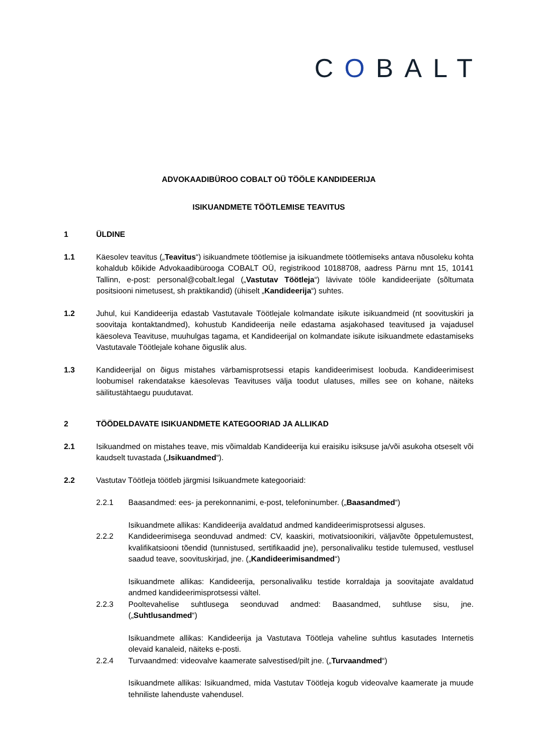COBALT
ADVOKAADIBÜROO COBALT OÜ TÖÖLE KANDIDEERIJA
ISIKUANDMETE TÖÖTLEMISE TEAVITUS
1 ÜLDINE
1.1 Käesolev teavitus („Teavitus“) isikuandmete töötlemise ja isikuandmete töötlemiseks antava nõusoleku kohta kohaldub kõikide Advokaadibürooga COBALT OÜ, registrikood 10188708, aadress Pärnu mnt 15, 10141 Tallinn, e-post: personal@cobalt.legal („Vastutav Töötleja“) lävivate tööle kandideerijate (sõltumata positsiooni nimetusest, sh praktikandid) (ühiselt „Kandideerija“) suhtes.
1.2 Juhul, kui Kandideerija edastab Vastutavale Töötlejale kolmandate isikute isikuandmeid (nt soovituskiri ja soovitaja kontaktandmed), kohustub Kandideerija neile edastama asjakohased teavitused ja vajadusel käesoleva Teavituse, muuhulgas tagama, et Kandideerijal on kolmandate isikute isikuandmete edastamiseks Vastutavale Töötlejale kohane õiguslik alus.
1.3 Kandideerijal on õigus mistahes värbamisprotsessi etapis kandideerimisest loobuda. Kandideerimisest loobumisel rakendatakse käesolevas Teavituses välja toodut ulatuses, milles see on kohane, näiteks säilitustähtaegu puudutavat.
2 TÖÖDELDAVATE ISIKUANDMETE KATEGOORIAD JA ALLIKAD
2.1 Isikuandmed on mistahes teave, mis võimaldab Kandideerija kui eraisiku isiksuse ja/või asukoha otseselt või kaudselt tuvastada („Isikuandmed“).
2.2 Vastutav Töötleja töötleb järgmisi Isikuandmete kategooriaid:
2.2.1 Baasandmed: ees- ja perekonnanimi, e-post, telefoninumber. („Baasandmed“)
Isikuandmete allikas: Kandideerija avaldatud andmed kandideerimisprotsessi alguses.
2.2.2 Kandideerimisega seonduvad andmed: CV, kaaskiri, motivatsioonikiri, väljavõte õppetulemustest, kvalifikatsiooni tõendid (tunnistused, sertifikaadid jne), personalivaliku testide tulemused, vestlusel saadud teave, soovituskirjad, jne. („Kandideerimisandmed“)
Isikuandmete allikas: Kandideerija, personalivaliku testide korraldaja ja soovitajate avaldatud andmed kandideerimisprotsessi vältel.
2.2.3 Pooltevahelise suhtlusega seonduvad andmed: Baasandmed, suhtluse sisu, jne. („Suhtlusandmed“)
Isikuandmete allikas: Kandideerija ja Vastutava Töötleja vaheline suhtlus kasutades Internetis olevaid kanaleid, näiteks e-posti.
2.2.4 Turvaandmed: videovalve kaamerate salvestised/pilt jne. („Turvaandmed“)
Isikuandmete allikas: Isikuandmed, mida Vastutav Töötleja kogub videovalve kaamerate ja muude tehniliste lahenduste vahendusel.